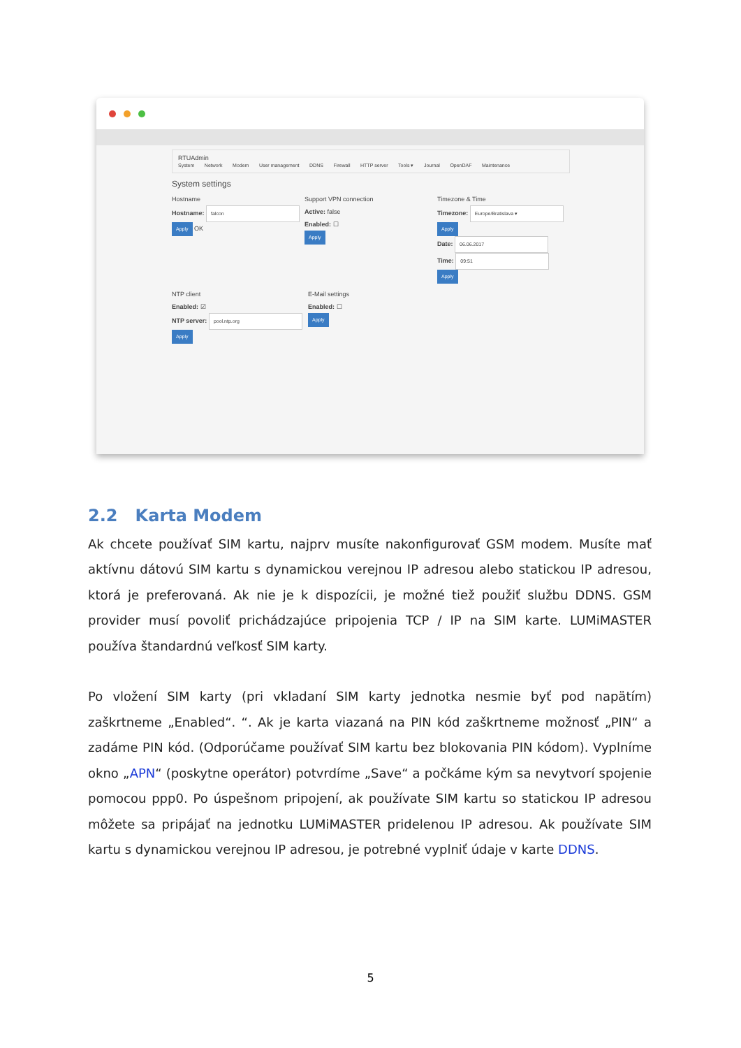RTUAdmin
System Network Modem User management DDNS Firewall HTTP server Tools ▾ Journal OpenDAF Maintenance
System settings
Hostname
Hostname: falcon
Apply OK
Support VPN connection
Active: false
Enabled: ☐
Apply
Timezone & Time
Timezone: Europe/Bratislava ▾
Apply
Date: 06.06.2017
Time: 09:51
Apply
NTP client
Enabled: ☑
NTP server: pool.ntp.org
Apply
E-Mail settings
Enabled: ☐
Apply
2.2 Karta Modem
Ak chcete používať SIM kartu, najprv musíte nakonfigurovať GSM modem. Musíte mať aktívnu dátovú SIM kartu s dynamickou verejnou IP adresou alebo statickou IP adresou, ktorá je preferovaná. Ak nie je k dispozícii, je možné tiež použiť službu DDNS. GSM provider musí povoliť prichádzajúce pripojenia TCP / IP na SIM karte. LUMiMASTER používa štandardnú veľkosť SIM karty.
Po vložení SIM karty (pri vkladaní SIM karty jednotka nesmie byť pod napätím) zaškrtneme „Enabled“. “. Ak je karta viazaná na PIN kód zaškrtneme možnosť „PIN“ a zadáme PIN kód. (Odporúčame používať SIM kartu bez blokovania PIN kódom). Vyplníme okno „APN“ (poskytne operátor) potvrdíme „Save“ a počkáme kým sa nevytvorí spojenie pomocou ppp0. Po úspešnom pripojení, ak používate SIM kartu so statickou IP adresou môžete sa pripájať na jednotku LUMiMASTER pridelenou IP adresou. Ak používate SIM kartu s dynamickou verejnou IP adresou, je potrebné vyplniť údaje v karte DDNS.
5